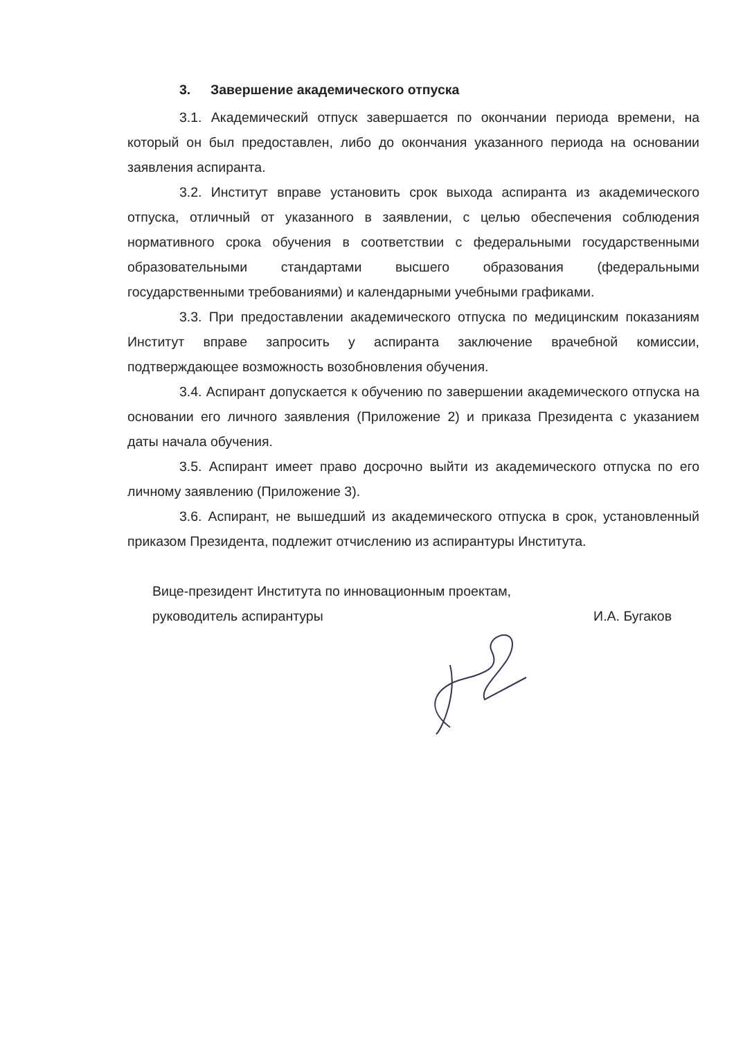3. Завершение академического отпуска
3.1. Академический отпуск завершается по окончании периода времени, на который он был предоставлен, либо до окончания указанного периода на основании заявления аспиранта.
3.2. Институт вправе установить срок выхода аспиранта из академического отпуска, отличный от указанного в заявлении, с целью обеспечения соблюдения нормативного срока обучения в соответствии с федеральными государственными образовательными стандартами высшего образования (федеральными государственными требованиями) и календарными учебными графиками.
3.3. При предоставлении академического отпуска по медицинским показаниям Институт вправе запросить у аспиранта заключение врачебной комиссии, подтверждающее возможность возобновления обучения.
3.4. Аспирант допускается к обучению по завершении академического отпуска на основании его личного заявления (Приложение 2) и приказа Президента с указанием даты начала обучения.
3.5. Аспирант имеет право досрочно выйти из академического отпуска по его личному заявлению (Приложение 3).
3.6. Аспирант, не вышедший из академического отпуска в срок, установленный приказом Президента, подлежит отчислению из аспирантуры Института.
Вице-президент Института по инновационным проектам,
руководитель аспирантуры
И.А. Бугаков